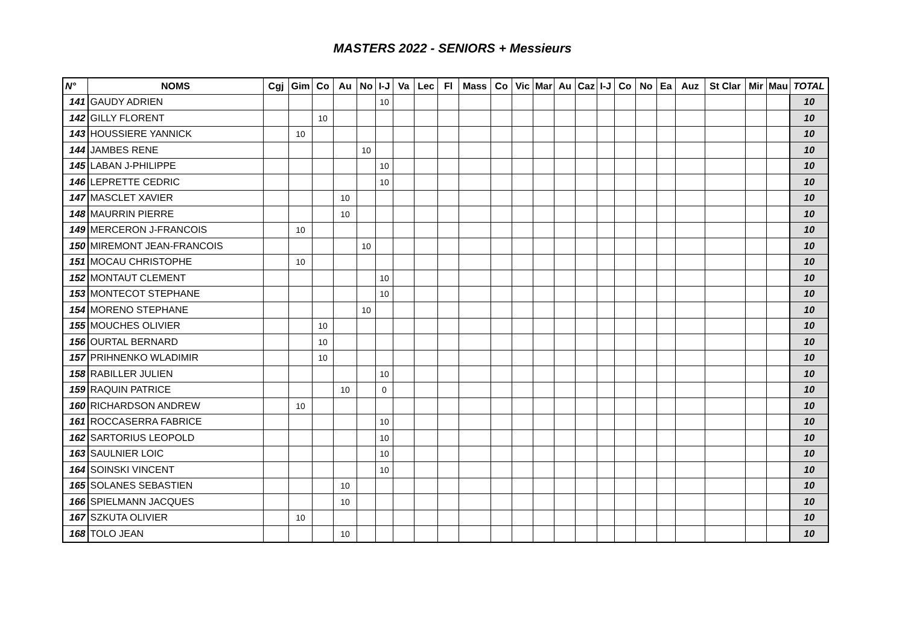MASTERS 2022 - SENIORS + Messieurs
| N° | NOMS | Cgj | Gim | Co | Au | No | I-J | Va | Lec | Fl | Mass | Co | Vic | Mar | Au | Caz | I-J | Co | No | Ea | Auz | St Clar | Mir | Mau | TOTAL |
| --- | --- | --- | --- | --- | --- | --- | --- | --- | --- | --- | --- | --- | --- | --- | --- | --- | --- | --- | --- | --- | --- | --- | --- | --- | --- |
| 141 | GAUDY ADRIEN | | | | | | 10 | | | | | | | | | | | | | | | | | | 10 |
| 142 | GILLY FLORENT | | | 10 | | | | | | | | | | | | | | | | | | | | | 10 |
| 143 | HOUSSIERE YANNICK | | 10 | | | | | | | | | | | | | | | | | | | | | | 10 |
| 144 | JAMBES RENE | | | | | 10 | | | | | | | | | | | | | | | | | | | 10 |
| 145 | LABAN J-PHILIPPE | | | | | | 10 | | | | | | | | | | | | | | | | | | 10 |
| 146 | LEPRETTE CEDRIC | | | | | | 10 | | | | | | | | | | | | | | | | | | 10 |
| 147 | MASCLET XAVIER | | | | 10 | | | | | | | | | | | | | | | | | | | | 10 |
| 148 | MAURRIN PIERRE | | | | 10 | | | | | | | | | | | | | | | | | | | | 10 |
| 149 | MERCERON J-FRANCOIS | | 10 | | | | | | | | | | | | | | | | | | | | | | 10 |
| 150 | MIREMONT JEAN-FRANCOIS | | | | | 10 | | | | | | | | | | | | | | | | | | | 10 |
| 151 | MOCAU CHRISTOPHE | | 10 | | | | | | | | | | | | | | | | | | | | | | 10 |
| 152 | MONTAUT CLEMENT | | | | | | 10 | | | | | | | | | | | | | | | | | | 10 |
| 153 | MONTECOT STEPHANE | | | | | | 10 | | | | | | | | | | | | | | | | | | 10 |
| 154 | MORENO STEPHANE | | | | | 10 | | | | | | | | | | | | | | | | | | | 10 |
| 155 | MOUCHES OLIVIER | | | 10 | | | | | | | | | | | | | | | | | | | | | 10 |
| 156 | OURTAL BERNARD | | | 10 | | | | | | | | | | | | | | | | | | | | | 10 |
| 157 | PRIHNENKO WLADIMIR | | | 10 | | | | | | | | | | | | | | | | | | | | | 10 |
| 158 | RABILLER JULIEN | | | | | | 10 | | | | | | | | | | | | | | | | | | 10 |
| 159 | RAQUIN PATRICE | | | | 10 | | 0 | | | | | | | | | | | | | | | | | | 10 |
| 160 | RICHARDSON ANDREW | | 10 | | | | | | | | | | | | | | | | | | | | | | 10 |
| 161 | ROCCASERRA FABRICE | | | | | | 10 | | | | | | | | | | | | | | | | | | 10 |
| 162 | SARTORIUS LEOPOLD | | | | | | 10 | | | | | | | | | | | | | | | | | | 10 |
| 163 | SAULNIER LOIC | | | | | | 10 | | | | | | | | | | | | | | | | | | 10 |
| 164 | SOINSKI VINCENT | | | | | | 10 | | | | | | | | | | | | | | | | | | 10 |
| 165 | SOLANES SEBASTIEN | | | | 10 | | | | | | | | | | | | | | | | | | | | 10 |
| 166 | SPIELMANN JACQUES | | | | 10 | | | | | | | | | | | | | | | | | | | | 10 |
| 167 | SZKUTA OLIVIER | | 10 | | | | | | | | | | | | | | | | | | | | | | 10 |
| 168 | TOLO JEAN | | | | 10 | | | | | | | | | | | | | | | | | | | | 10 |